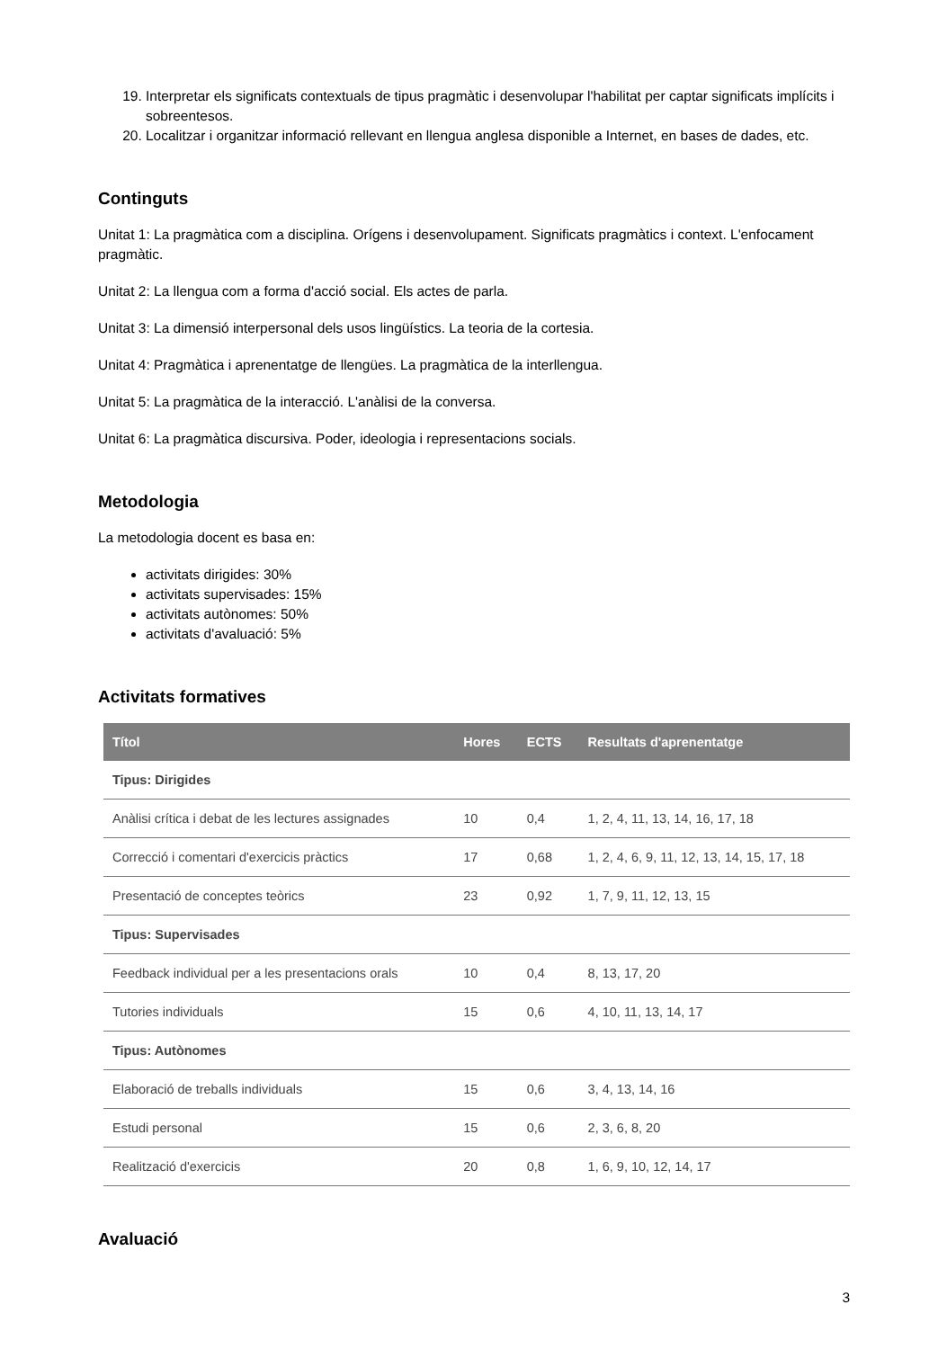19. Interpretar els significats contextuals de tipus pragmàtic i desenvolupar l'habilitat per captar significats implícits i sobreentesos.
20. Localitzar i organitzar informació rellevant en llengua anglesa disponible a Internet, en bases de dades, etc.
Continguts
Unitat 1: La pragmàtica com a disciplina. Orígens i desenvolupament. Significats pragmàtics i context. L'enfocament pragmàtic.
Unitat 2: La llengua com a forma d'acció social. Els actes de parla.
Unitat 3: La dimensió interpersonal dels usos lingüístics. La teoria de la cortesia.
Unitat 4: Pragmàtica i aprenentatge de llengües. La pragmàtica de la interllengua.
Unitat 5: La pragmàtica de la interacció. L'anàlisi de la conversa.
Unitat 6: La pragmàtica discursiva. Poder, ideologia i representacions socials.
Metodologia
La metodologia docent es basa en:
activitats dirigides: 30%
activitats supervisades: 15%
activitats autònomes: 50%
activitats d'avaluació: 5%
Activitats formatives
| Títol | Hores | ECTS | Resultats d'aprenentatge |
| --- | --- | --- | --- |
| Tipus: Dirigides | | | |
| Anàlisi crítica i debat de les lectures assignades | 10 | 0,4 | 1, 2, 4, 11, 13, 14, 16, 17, 18 |
| Correcció i comentari d'exercicis pràctics | 17 | 0,68 | 1, 2, 4, 6, 9, 11, 12, 13, 14, 15, 17, 18 |
| Presentació de conceptes teòrics | 23 | 0,92 | 1, 7, 9, 11, 12, 13, 15 |
| Tipus: Supervisades | | | |
| Feedback individual per a les presentacions orals | 10 | 0,4 | 8, 13, 17, 20 |
| Tutories individuals | 15 | 0,6 | 4, 10, 11, 13, 14, 17 |
| Tipus: Autònomes | | | |
| Elaboració de treballs individuals | 15 | 0,6 | 3, 4, 13, 14, 16 |
| Estudi personal | 15 | 0,6 | 2, 3, 6, 8, 20 |
| Realització d'exercicis | 20 | 0,8 | 1, 6, 9, 10, 12, 14, 17 |
Avaluació
3